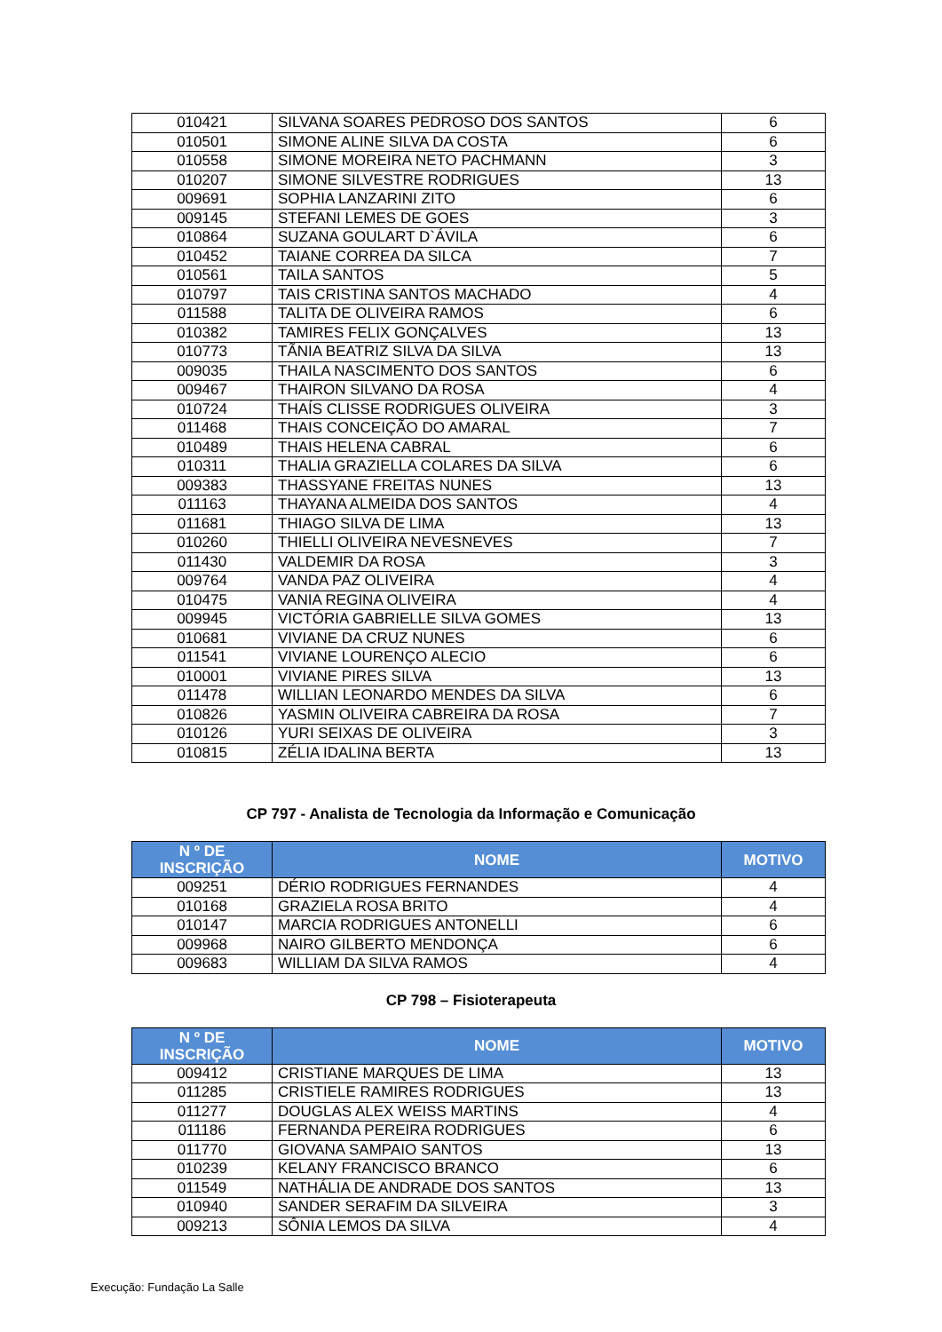| 010421 | SILVANA SOARES PEDROSO DOS SANTOS | 6 |
| 010501 | SIMONE ALINE SILVA DA COSTA | 6 |
| 010558 | SIMONE MOREIRA NETO PACHMANN | 3 |
| 010207 | SIMONE SILVESTRE RODRIGUES | 13 |
| 009691 | SOPHIA LANZARINI ZITO | 6 |
| 009145 | STEFANI LEMES DE GOES | 3 |
| 010864 | SUZANA GOULART D`ÁVILA | 6 |
| 010452 | TAIANE CORREA DA SILCA | 7 |
| 010561 | TAILA SANTOS | 5 |
| 010797 | TAIS CRISTINA SANTOS MACHADO | 4 |
| 011588 | TALITA DE OLIVEIRA RAMOS | 6 |
| 010382 | TAMIRES FELIX GONÇALVES | 13 |
| 010773 | TÃNIA BEATRIZ SILVA DA SILVA | 13 |
| 009035 | THAILA NASCIMENTO DOS SANTOS | 6 |
| 009467 | THAIRON SILVANO DA ROSA | 4 |
| 010724 | THAÍS CLISSE RODRIGUES OLIVEIRA | 3 |
| 011468 | THAIS CONCEIÇÃO DO AMARAL | 7 |
| 010489 | THAIS HELENA CABRAL | 6 |
| 010311 | THALIA GRAZIELLA COLARES DA SILVA | 6 |
| 009383 | THASSYANE FREITAS NUNES | 13 |
| 011163 | THAYANA ALMEIDA DOS SANTOS | 4 |
| 011681 | THIAGO SILVA DE LIMA | 13 |
| 010260 | THIELLI OLIVEIRA NEVESNEVES | 7 |
| 011430 | VALDEMIR DA ROSA | 3 |
| 009764 | VANDA PAZ OLIVEIRA | 4 |
| 010475 | VANIA REGINA OLIVEIRA | 4 |
| 009945 | VICTÓRIA GABRIELLE SILVA GOMES | 13 |
| 010681 | VIVIANE DA CRUZ NUNES | 6 |
| 011541 | VIVIANE LOURENÇO ALECIO | 6 |
| 010001 | VIVIANE PIRES SILVA | 13 |
| 011478 | WILLIAN LEONARDO MENDES DA SILVA | 6 |
| 010826 | YASMIN OLIVEIRA CABREIRA DA ROSA | 7 |
| 010126 | YURI SEIXAS DE OLIVEIRA | 3 |
| 010815 | ZÉLIA IDALINA BERTA | 13 |
CP 797 - Analista de Tecnologia da Informação e Comunicação
| N º DE INSCRIÇÃO | NOME | MOTIVO |
| --- | --- | --- |
| 009251 | DÉRIO RODRIGUES FERNANDES | 4 |
| 010168 | GRAZIELA ROSA BRITO | 4 |
| 010147 | MARCIA RODRIGUES ANTONELLI | 6 |
| 009968 | NAIRO GILBERTO MENDONÇA | 6 |
| 009683 | WILLIAM DA SILVA RAMOS | 4 |
CP 798 – Fisioterapeuta
| N º DE INSCRIÇÃO | NOME | MOTIVO |
| --- | --- | --- |
| 009412 | CRISTIANE MARQUES DE LIMA | 13 |
| 011285 | CRISTIELE RAMIRES RODRIGUES | 13 |
| 011277 | DOUGLAS ALEX WEISS MARTINS | 4 |
| 011186 | FERNANDA PEREIRA RODRIGUES | 6 |
| 011770 | GIOVANA SAMPAIO SANTOS | 13 |
| 010239 | KELANY FRANCISCO BRANCO | 6 |
| 011549 | NATHÁLIA DE ANDRADE DOS SANTOS | 13 |
| 010940 | SANDER SERAFIM DA SILVEIRA | 3 |
| 009213 | SÔNIA LEMOS DA SILVA | 4 |
Execução: Fundação La Salle